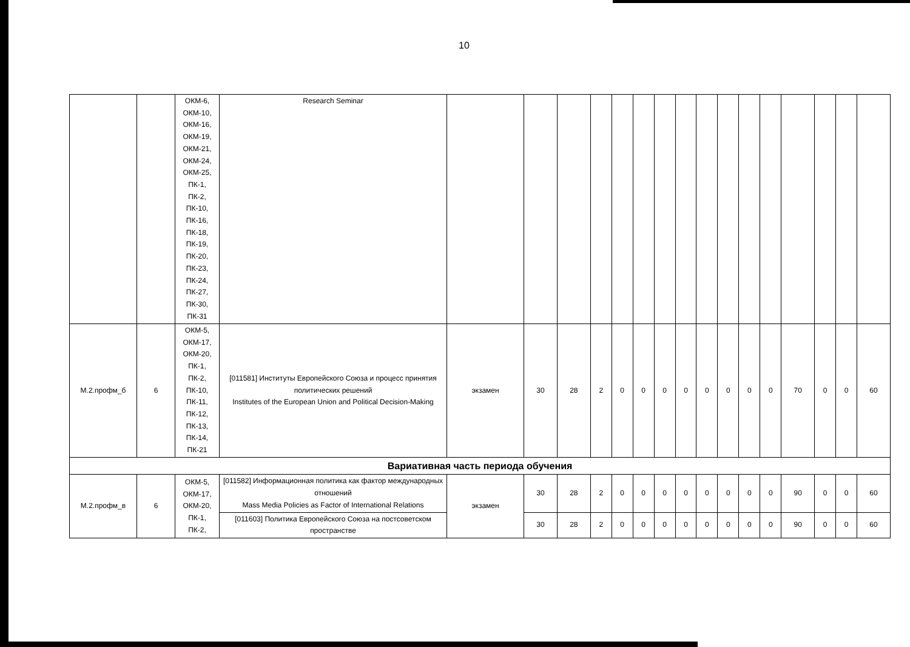10
| | | ОКМ-6, ОКМ-10, ОКМ-16, ОКМ-19, ОКМ-21, ОКМ-24, ОКМ-25, ПК-1, ПК-2, ПК-10, ПК-16, ПК-18, ПК-19, ПК-20, ПК-23, ПК-24, ПК-27, ПК-30, ПК-31 | Research Seminar | | | | | | | | | | | | | | | | |
| М.2.профм_б | 6 | ОКМ-5, ОКМ-17, ОКМ-20, ПК-1, ПК-2, ПК-10, ПК-11, ПК-12, ПК-13, ПК-14, ПК-21 | [011581] Институты Европейского Союза и процесс принятия политических решений Institutes of the European Union and Political Decision-Making | экзамен | 30 | 28 | 2 | 0 | 0 | 0 | 0 | 0 | 0 | 0 | 0 | 70 | 0 | 0 | 60 |
| Вариативная часть периода обучения | | | | | | | | | | | | | | | | | | | |
| М.2.профм_в | 6 | ОКМ-5, ОКМ-17, ОКМ-20, ПК-1, ПК-2, | [011582] Информационная политика как фактор международных отношений Mass Media Policies as Factor of International Relations | экзамен | 30 | 28 | 2 | 0 | 0 | 0 | 0 | 0 | 0 | 0 | 0 | 90 | 0 | 0 | 60 |
| | | | [011603] Политика Европейского Союза на постсоветском пространстве | | 30 | 28 | 2 | 0 | 0 | 0 | 0 | 0 | 0 | 0 | 0 | 90 | 0 | 0 | 60 |